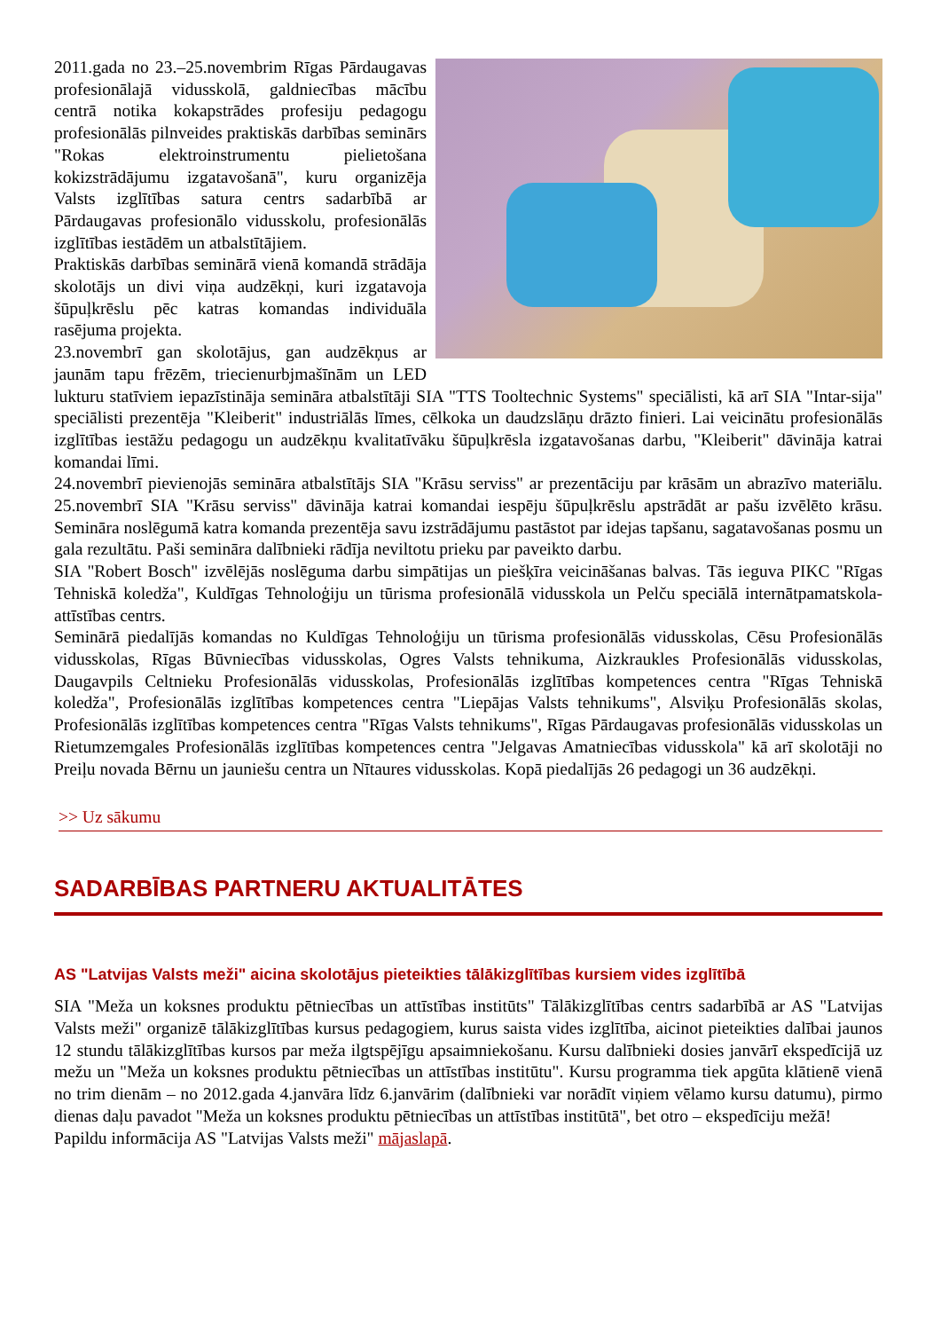2011.gada no 23.–25.novembrim Rīgas Pārdaugavas profesionālajā vidusskolā, galdniecības mācību centrā notika kokapstrādes profesiju pedagogu profesionālās pilnveides praktiskās darbības seminārs "Rokas elektroinstrumentu pielietošana kokizstrādājumu izgatavošanā", kuru organizēja Valsts izglītības satura centrs sadarbībā ar Pārdaugavas profesionālo vidusskolu, profesionālās izglītības iestādēm un atbalstītājiem.
Praktiskās darbības seminārā vienā komandā strādāja skolotājs un divi viņa audzēkņi, kuri izgatavoja šūpuļkrēslu pēc katras komandas individuāla rasējuma projekta.
23.novembrī gan skolotājus, gan audzēkņus ar jaunām tapu frēzēm, triecienurbjmašīnām un LED lukturu statīviem iepazīstināja semināra atbalstītāji SIA "TTS Tooltechnic Systems" speciālisti, kā arī SIA "Intar-sija" speciālisti prezentēja "Kleiberit" industriālās līmes, cēlkoka un daudzslāņu drāzto finieri. Lai veicinātu profesionālās izglītības iestāžu pedagogu un audzēkņu kvalitatīvāku šūpuļkrēsla izgatavošanas darbu, "Kleiberit" dāvināja katrai komandai līmi.
24.novembrī pievienojās semināra atbalstītājs SIA "Krāsu serviss" ar prezentāciju par krāsām un abrazīvo materiālu. 25.novembrī SIA "Krāsu serviss" dāvināja katrai komandai iespēju šūpuļkrēslu apstrādāt ar pašu izvēlēto krāsu. Semināra noslēgumā katra komanda prezentēja savu izstrādājumu pastāstot par idejas tapšanu, sagatavošanas posmu un gala rezultātu. Paši semināra dalībnieki rādīja neviltotu prieku par paveikto darbu.
SIA "Robert Bosch" izvēlējās noslēguma darbu simpātijas un piešķīra veicināšanas balvas. Tās ieguva PIKC "Rīgas Tehniskā koledža", Kuldīgas Tehnoloģiju un tūrisma profesionālā vidusskola un Pelču speciālā internātpamatskola-attīstības centrs.
Seminārā piedalījās komandas no Kuldīgas Tehnoloģiju un tūrisma profesionālās vidusskolas, Cēsu Profesionālās vidusskolas, Rīgas Būvniecības vidusskolas, Ogres Valsts tehnikuma, Aizkraukles Profesionālās vidusskolas, Daugavpils Celtnieku Profesionālās vidusskolas, Profesionālās izglītības kompetences centra "Rīgas Tehniskā koledža", Profesionālās izglītības kompetences centra "Liepājas Valsts tehnikums", Alsviķu Profesionālās skolas, Profesionālās izglītības kompetences centra "Rīgas Valsts tehnikums", Rīgas Pārdaugavas profesionālās vidusskolas un Rietumzemgales Profesionālās izglītības kompetences centra "Jelgavas Amatniecības vidusskola" kā arī skolotāji no Preiļu novada Bērnu un jauniešu centra un Nītaures vidusskolas. Kopā piedalījās 26 pedagogi un 36 audzēkņi.
>> Uz sākumu
SADARBĪBAS PARTNERU AKTUALITĀTES
AS "Latvijas Valsts meži" aicina skolotājus pieteikties tālākizglītības kursiem vides izglītībā
SIA "Meža un koksnes produktu pētniecības un attīstības institūts" Tālākizglītības centrs sadarbībā ar AS "Latvijas Valsts meži" organizē tālākizglītības kursus pedagogiem, kurus saista vides izglītība, aicinot pieteikties dalībai jaunos 12 stundu tālākizglītības kursos par meža ilgtspējīgu apsaimniekošanu. Kursu dalībnieki dosies janvārī ekspedīcijā uz mežu un "Meža un koksnes produktu pētniecības un attīstības institūtu". Kursu programma tiek apgūta klātienē vienā no trim dienām – no 2012.gada 4.janvāra līdz 6.janvārim (dalībnieki var norādīt viņiem vēlamo kursu datumu), pirmo dienas daļu pavadot "Meža un koksnes produktu pētniecības un attīstības institūtā", bet otro – ekspedīciju mežā!
Papildu informācija AS "Latvijas Valsts meži" mājaslapā.